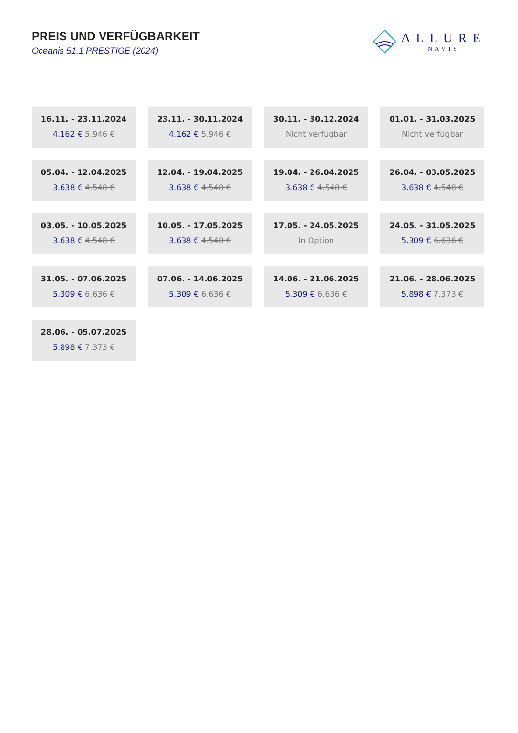PREIS UND VERFÜGBARKEIT
Oceanis 51.1 PRESTIGE (2024)
ALLURE
NAVIS
16.11. - 23.11.2024
4.162 € 5.946 €
23.11. - 30.11.2024
4.162 € 5.946 €
30.11. - 30.12.2024
Nicht verfügbar
01.01. - 31.03.2025
Nicht verfügbar
05.04. - 12.04.2025
3.638 € 4.548 €
12.04. - 19.04.2025
3.638 € 4.548 €
19.04. - 26.04.2025
3.638 € 4.548 €
26.04. - 03.05.2025
3.638 € 4.548 €
03.05. - 10.05.2025
3.638 € 4.548 €
10.05. - 17.05.2025
3.638 € 4.548 €
17.05. - 24.05.2025
In Option
24.05. - 31.05.2025
5.309 € 6.636 €
31.05. - 07.06.2025
5.309 € 6.636 €
07.06. - 14.06.2025
5.309 € 6.636 €
14.06. - 21.06.2025
5.309 € 6.636 €
21.06. - 28.06.2025
5.898 € 7.373 €
28.06. - 05.07.2025
5.898 € 7.373 €